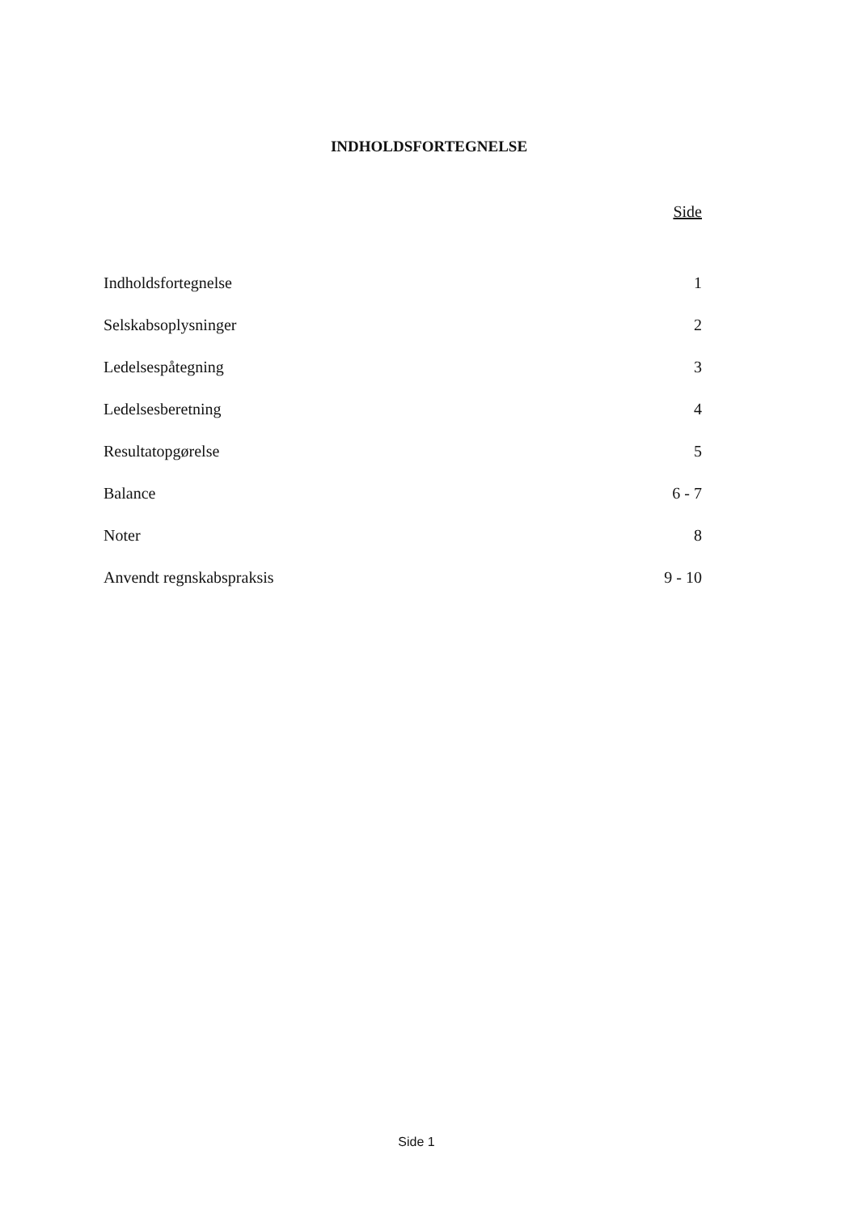INDHOLDSFORTEGNELSE
Side
| Indholdsfortegnelse | 1 |
| Selskabsoplysninger | 2 |
| Ledelsespåtegning | 3 |
| Ledelsesberetning | 4 |
| Resultatopgørelse | 5 |
| Balance | 6 - 7 |
| Noter | 8 |
| Anvendt regnskabspraksis | 9 - 10 |
Side 1